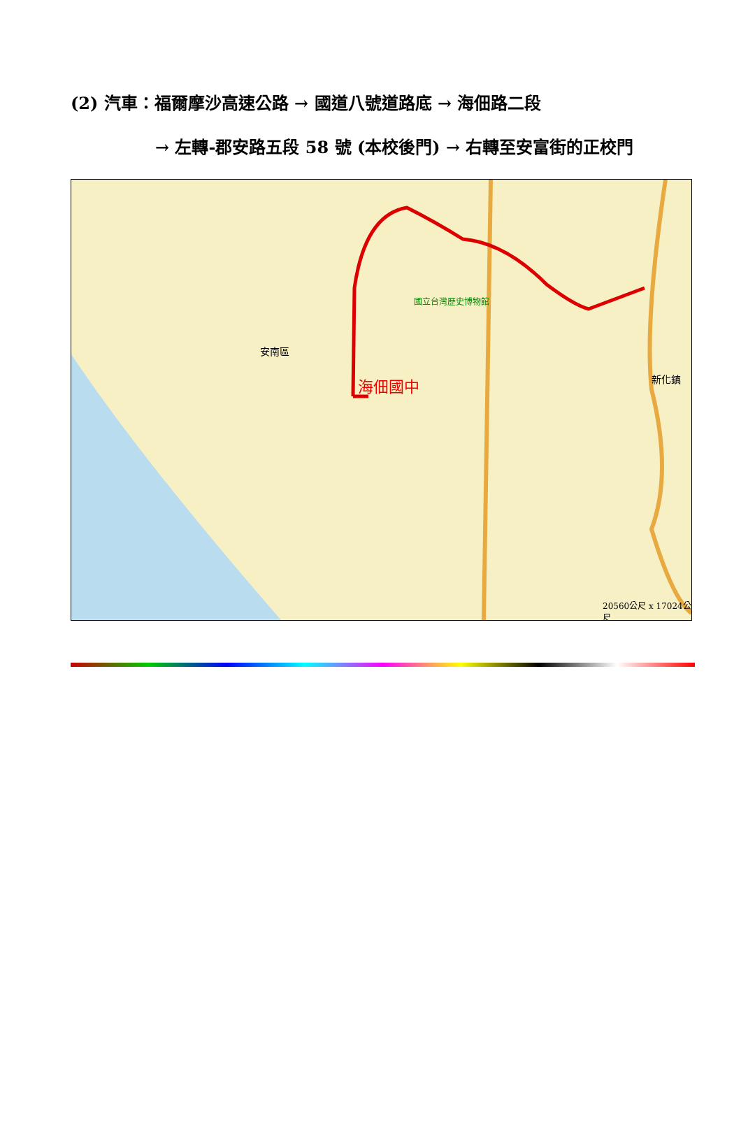(2) 汽車：福爾摩沙高速公路 → 國道八號道路底 → 海佃路二段
→ 左轉-郡安路五段 58 號 (本校後門) → 右轉至安富街的正校門
海佃國中
國立台灣歷史博物館
安南區
新化鎮
20560公尺 x 17024公尺